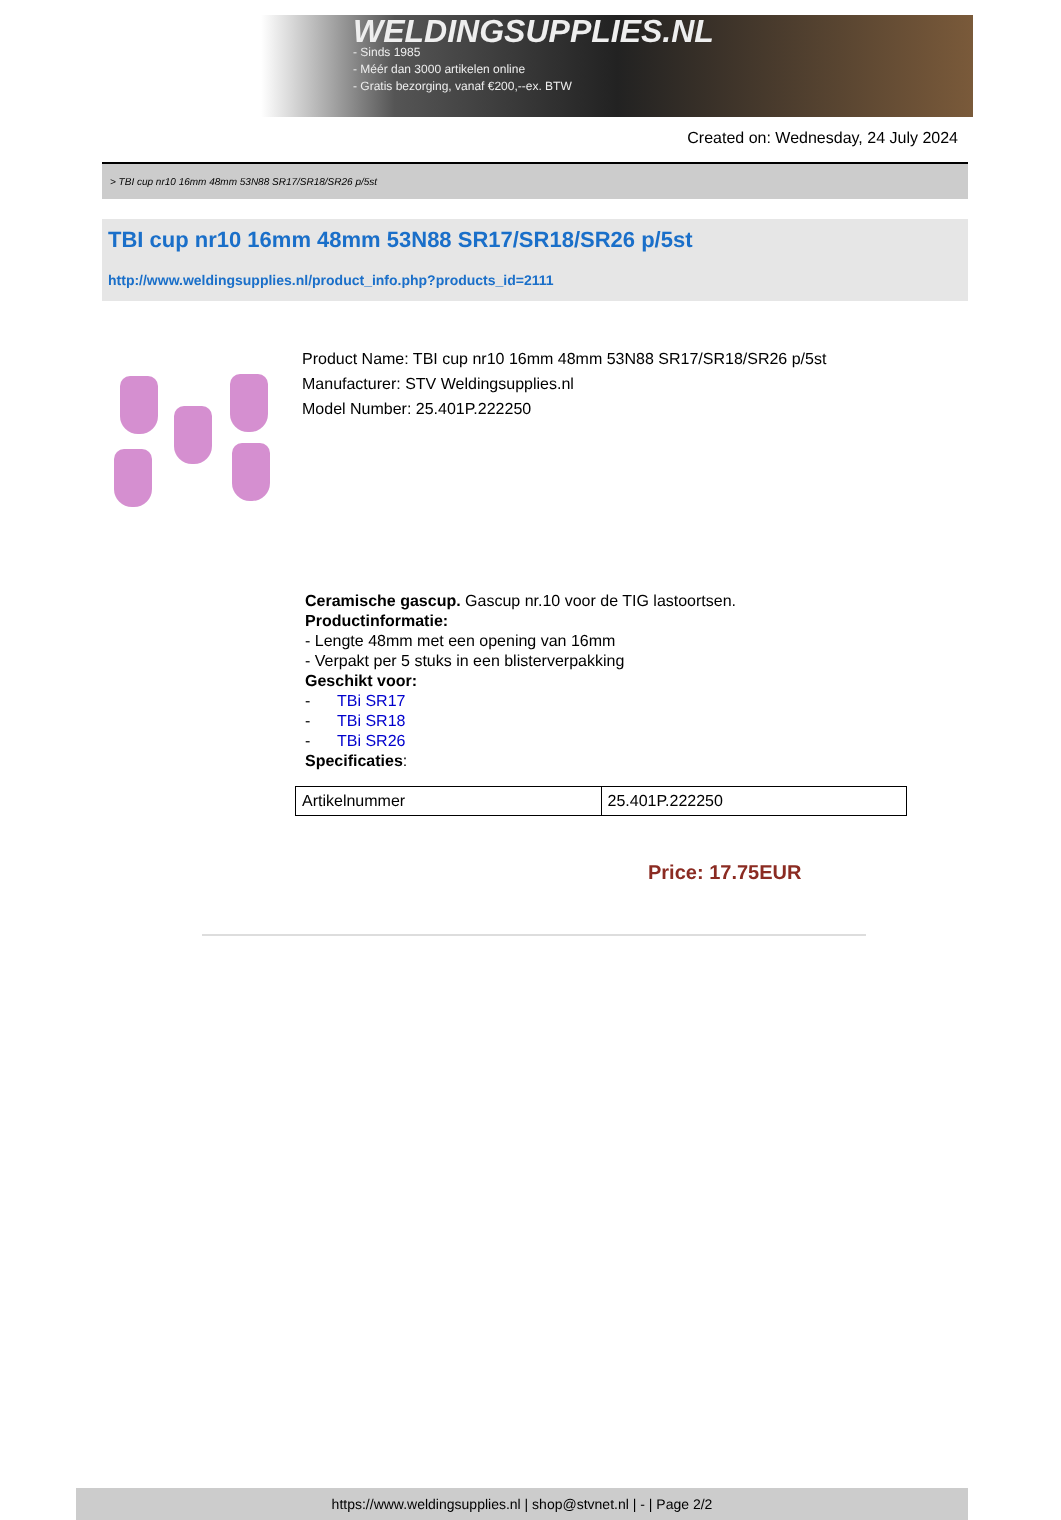WELDINGSUPPLIES.NL
- Sinds 1985
- Méér dan 3000 artikelen online
- Gratis bezorging, vanaf €200,--ex. BTW
Created on: Wednesday, 24 July 2024
> TBI cup nr10 16mm 48mm 53N88 SR17/SR18/SR26 p/5st
TBI cup nr10 16mm 48mm 53N88 SR17/SR18/SR26 p/5st
http://www.weldingsupplies.nl/product_info.php?products_id=2111
Product Name: TBI cup nr10 16mm 48mm 53N88 SR17/SR18/SR26 p/5st
Manufacturer: STV Weldingsupplies.nl
Model Number: 25.401P.222250
Ceramische gascup. Gascup nr.10 voor de TIG lastoortsen.
Productinformatie:
- Lengte 48mm met een opening van 16mm
- Verpakt per 5 stuks in een blisterverpakking
Geschikt voor:
- TBi SR17
- TBi SR18
- TBi SR26
Specificaties:
| Artikelnummer | 25.401P.222250 |
Price: 17.75EUR
https://www.weldingsupplies.nl | shop@stvnet.nl | - | Page 2/2